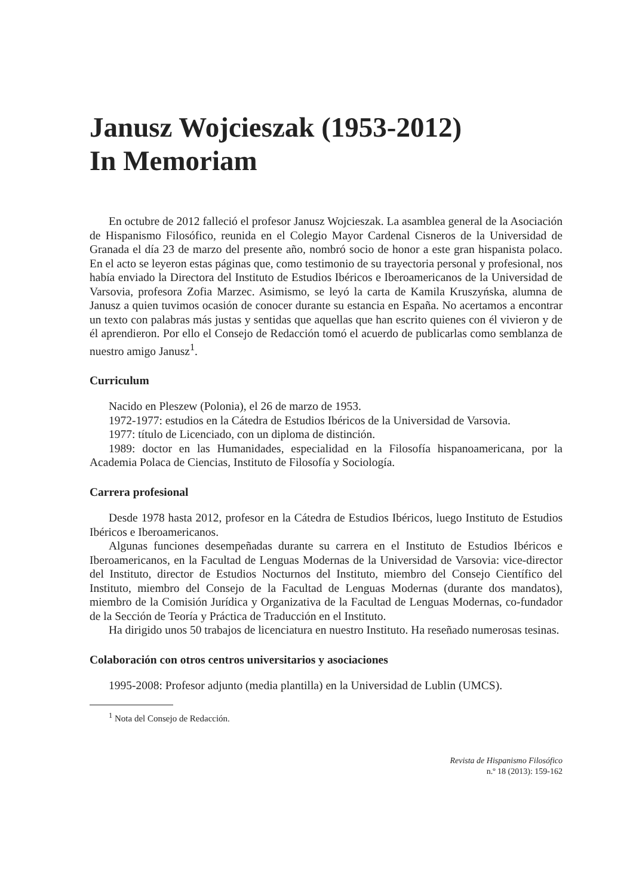Janusz Wojcieszak (1953-2012)
In Memoriam
En octubre de 2012 falleció el profesor Janusz Wojcieszak. La asamblea general de la Asociación de Hispanismo Filosófico, reunida en el Colegio Mayor Cardenal Cisneros de la Universidad de Granada el día 23 de marzo del presente año, nombró socio de honor a este gran hispanista polaco. En el acto se leyeron estas páginas que, como testimonio de su trayectoria personal y profesional, nos había enviado la Directora del Instituto de Estudios Ibéricos e Iberoamericanos de la Universidad de Varsovia, profesora Zofia Marzec. Asimismo, se leyó la carta de Kamila Kruszyńska, alumna de Janusz a quien tuvimos ocasión de conocer durante su estancia en España. No acertamos a encontrar un texto con palabras más justas y sentidas que aquellas que han escrito quienes con él vivieron y de él aprendieron. Por ello el Consejo de Redacción tomó el acuerdo de publicarlas como semblanza de nuestro amigo Janusz<sup>1</sup>.
Curriculum
Nacido en Pleszew (Polonia), el 26 de marzo de 1953.
1972-1977: estudios en la Cátedra de Estudios Ibéricos de la Universidad de Varsovia.
1977: título de Licenciado, con un diploma de distinción.
1989: doctor en las Humanidades, especialidad en la Filosofía hispanoamericana, por la Academia Polaca de Ciencias, Instituto de Filosofía y Sociología.
Carrera profesional
Desde 1978 hasta 2012, profesor en la Cátedra de Estudios Ibéricos, luego Instituto de Estudios Ibéricos e Iberoamericanos.
Algunas funciones desempeñadas durante su carrera en el Instituto de Estudios Ibéricos e Iberoamericanos, en la Facultad de Lenguas Modernas de la Universidad de Varsovia: vice-director del Instituto, director de Estudios Nocturnos del Instituto, miembro del Consejo Científico del Instituto, miembro del Consejo de la Facultad de Lenguas Modernas (durante dos mandatos), miembro de la Comisión Jurídica y Organizativa de la Facultad de Lenguas Modernas, co-fundador de la Sección de Teoría y Práctica de Traducción en el Instituto.
Ha dirigido unos 50 trabajos de licenciatura en nuestro Instituto. Ha reseñado numerosas tesinas.
Colaboración con otros centros universitarios y asociaciones
1995-2008: Profesor adjunto (media plantilla) en la Universidad de Lublin (UMCS).
<sup>1</sup> Nota del Consejo de Redacción.
Revista de Hispanismo Filosófico
n.º 18 (2013): 159-162